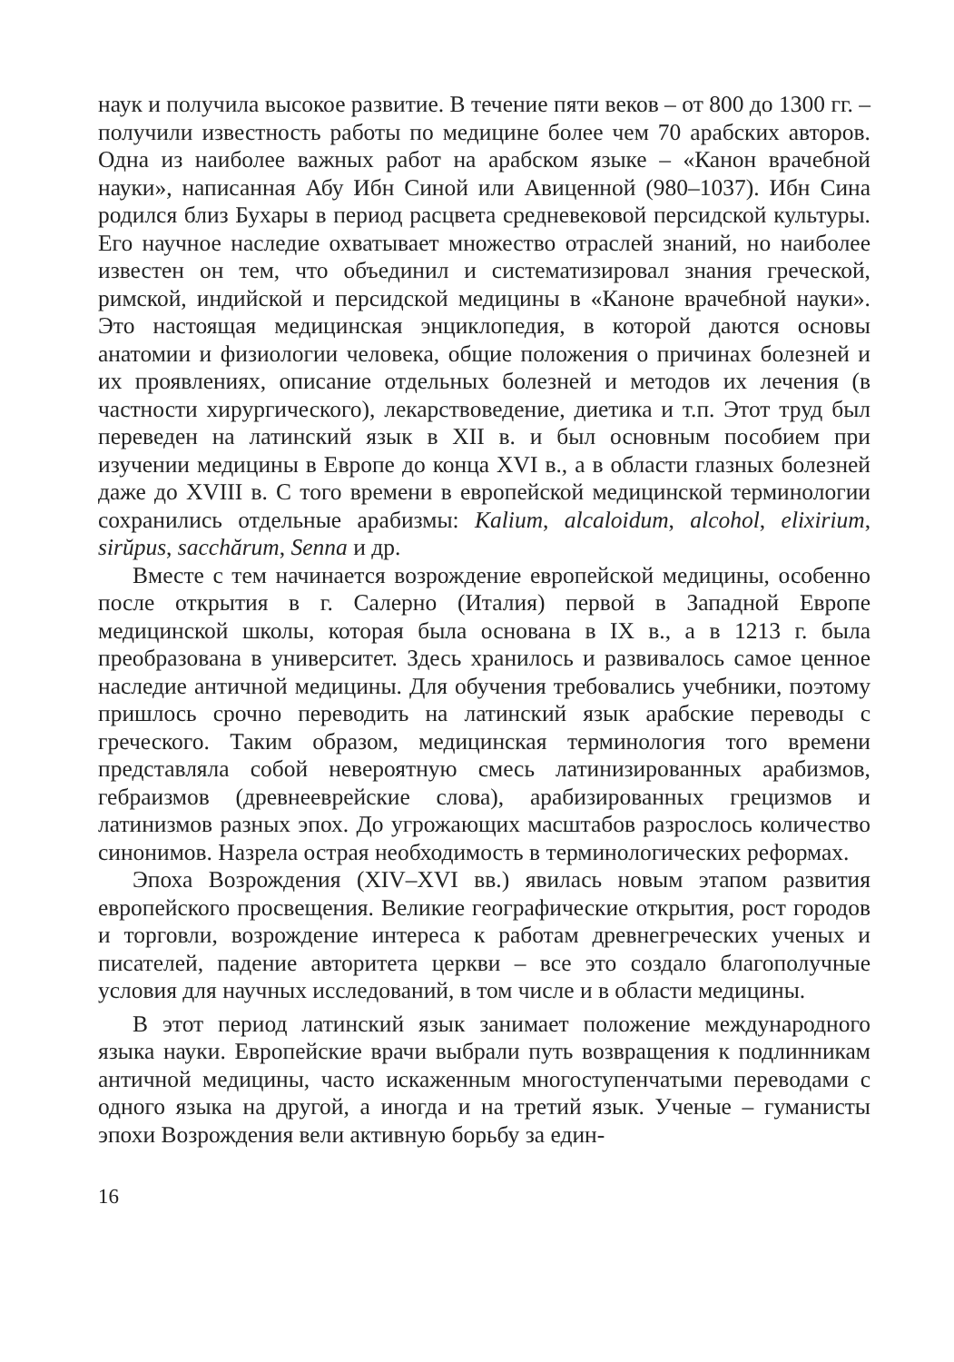наук и получила высокое развитие. В течение пяти веков – от 800 до 1300 гг. – получили известность работы по медицине более чем 70 арабских авторов. Одна из наиболее важных работ на арабском языке – «Канон врачебной науки», написанная Абу Ибн Синой или Авиценной (980–1037). Ибн Сина родился близ Бухары в период расцвета средневековой персидской культуры. Его научное наследие охватывает множество отраслей знаний, но наиболее известен он тем, что объединил и систематизировал знания греческой, римской, индийской и персидской медицины в «Каноне врачебной науки». Это настоящая медицинская энциклопедия, в которой даются основы анатомии и физиологии человека, общие положения о причинах болезней и их проявлениях, описание отдельных болезней и методов их лечения (в частности хирургического), лекарствоведение, диетика и т.п. Этот труд был переведен на латинский язык в XII в. и был основным пособием при изучении медицины в Европе до конца XVI в., а в области глазных болезней даже до XVIII в. С того времени в европейской медицинской терминологии сохранились отдельные арабизмы: Kalium, alcaloidum, alcohol, elixirium, sirŭpus, sacchărum, Senna и др.
Вместе с тем начинается возрождение европейской медицины, особенно после открытия в г. Салерно (Италия) первой в Западной Европе медицинской школы, которая была основана в IX в., а в 1213 г. была преобразована в университет. Здесь хранилось и развивалось самое ценное наследие античной медицины. Для обучения требовались учебники, поэтому пришлось срочно переводить на латинский язык арабские переводы с греческого. Таким образом, медицинская терминология того времени представляла собой невероятную смесь латинизированных арабизмов, гебраизмов (древнееврейские слова), арабизированных грецизмов и латинизмов разных эпох. До угрожающих масштабов разрослось количество синонимов. Назрела острая необходимость в терминологических реформах.
Эпоха Возрождения (XIV–XVI вв.) явилась новым этапом развития европейского просвещения. Великие географические открытия, рост городов и торговли, возрождение интереса к работам древнегреческих ученых и писателей, падение авторитета церкви – все это создало благополучные условия для научных исследований, в том числе и в области медицины.
В этот период латинский язык занимает положение международного языка науки. Европейские врачи выбрали путь возвращения к подлинникам античной медицины, часто искаженным многоступенчатыми переводами с одного языка на другой, а иногда и на третий язык. Ученые – гуманисты эпохи Возрождения вели активную борьбу за един-
16